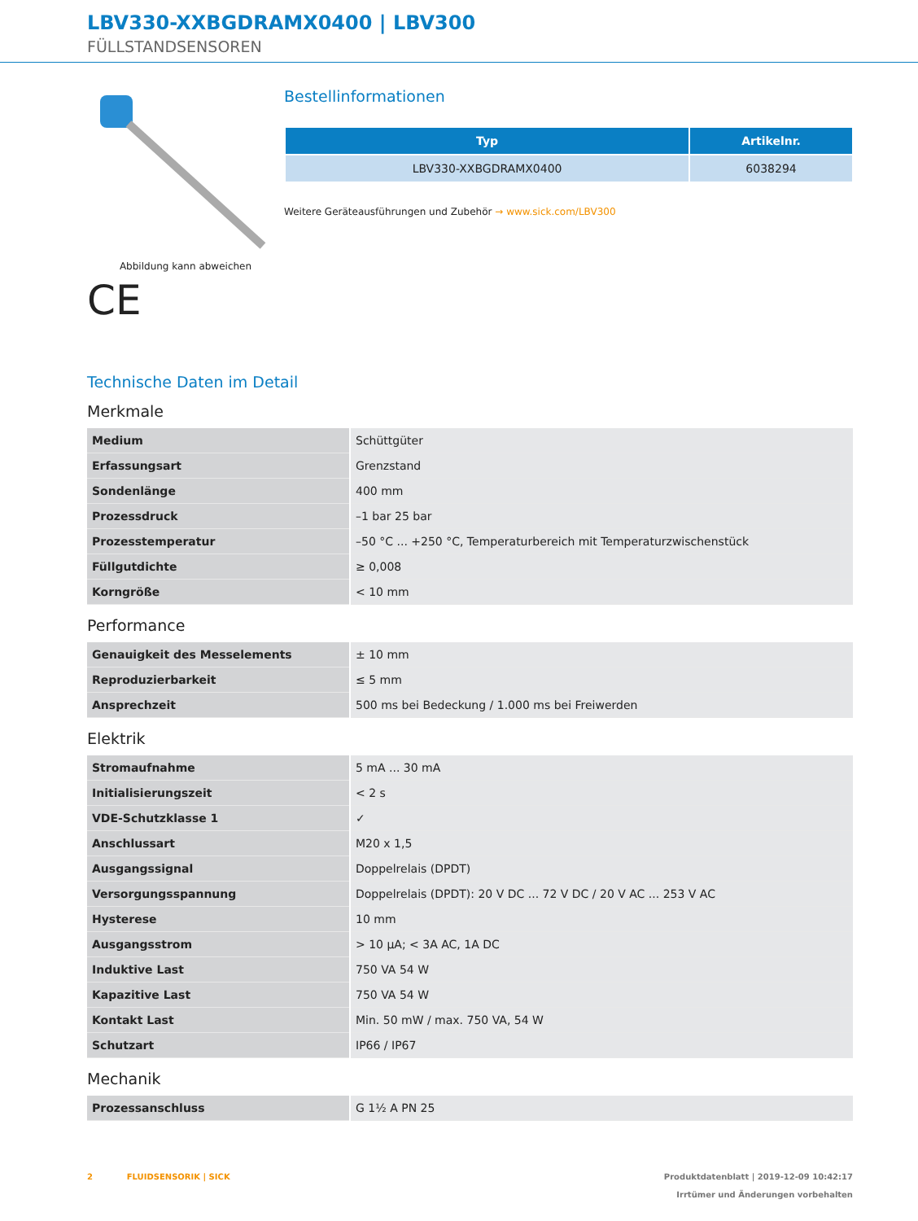LBV330-XXBGDRAMX0400 | LBV300
FÜLLSTANDSENSOREN
Abbildung kann abweichen
CE
Bestellinformationen
| Typ | Artikelnr. |
| --- | --- |
| LBV330-XXBGDRAMX0400 | 6038294 |
Weitere Geräteausführungen und Zubehör → www.sick.com/LBV300
Technische Daten im Detail
Merkmale
| Medium | Schüttgüter |
| Erfassungsart | Grenzstand |
| Sondenlänge | 400 mm |
| Prozessdruck | –1 bar 25 bar |
| Prozesstemperatur | –50 °C ... +250 °C, Temperaturbereich mit Temperaturzwischenstück |
| Füllgutdichte | ≥ 0,008 |
| Korngröße | < 10 mm |
Performance
| Genauigkeit des Messelements | ± 10 mm |
| Reproduzierbarkeit | ≤ 5 mm |
| Ansprechzeit | 500 ms bei Bedeckung / 1.000 ms bei Freiwerden |
Elektrik
| Stromaufnahme | 5 mA ... 30 mA |
| Initialisierungszeit | < 2 s |
| VDE-Schutzklasse 1 | ✓ |
| Anschlussart | M20 x 1,5 |
| Ausgangssignal | Doppelrelais (DPDT) |
| Versorgungsspannung | Doppelrelais (DPDT): 20 V DC ... 72 V DC / 20 V AC ... 253 V AC |
| Hysterese | 10 mm |
| Ausgangsstrom | > 10 µA; < 3A AC, 1A DC |
| Induktive Last | 750 VA 54 W |
| Kapazitive Last | 750 VA 54 W |
| Kontakt Last | Min. 50 mW / max. 750 VA, 54 W |
| Schutzart | IP66 / IP67 |
Mechanik
| Prozessanschluss | G 1½ A PN 25 |
2 FLUIDSENSORIK | SICK
Produktdatenblatt | 2019-12-09 10:42:17
Irrtümer und Änderungen vorbehalten